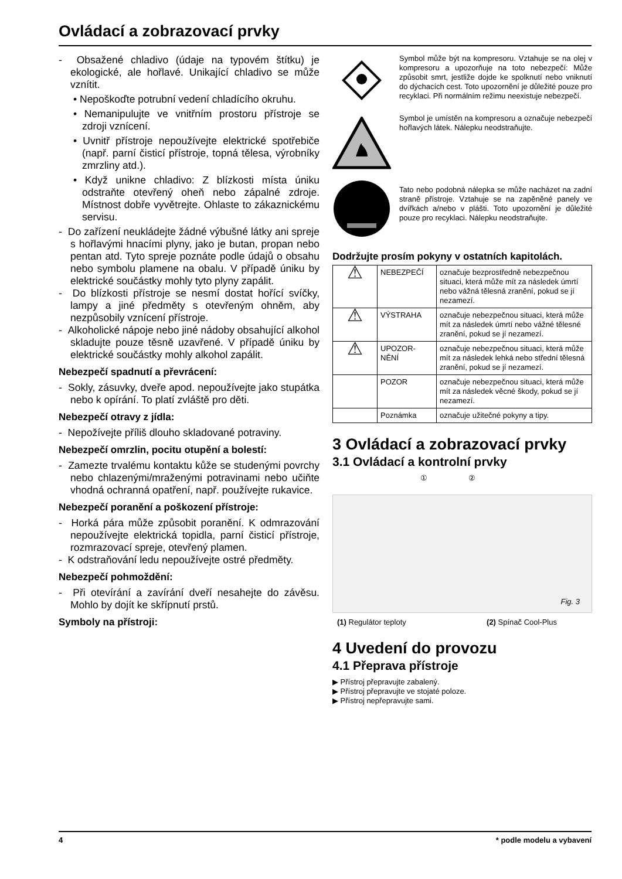Ovládací a zobrazovací prvky
- Obsažené chladivo (údaje na typovém štítku) je ekologické, ale hořlavé. Unikající chladivo se může vznítit.
• Nepoškoďte potrubní vedení chladícího okruhu.
• Nemanipulujte ve vnitřním prostoru přístroje se zdroji vznícení.
• Uvnitř přístroje nepoužívejte elektrické spotřebiče (např. parní čisticí přístroje, topná tělesa, výrobníky zmrzliny atd.).
• Když unikne chladivo: Z blízkosti místa úniku odstraňte otevřený oheň nebo zápalné zdroje. Místnost dobře vyvětrejte. Ohlaste to zákaznickému servisu.
- Do zařízení neukládejte žádné výbušné látky ani spreje s hořlavými hnacími plyny, jako je butan, propan nebo pentan atd. Tyto spreje poznáte podle údajů o obsahu nebo symbolu plamene na obalu. V případě úniku by elektrické součástky mohly tyto plyny zapálit.
- Do blízkosti přístroje se nesmí dostat hořící svíčky, lampy a jiné předměty s otevřeným ohněm, aby nezpůsobily vznícení přístroje.
- Alkoholické nápoje nebo jiné nádoby obsahující alkohol skladujte pouze těsně uzavřené. V případě úniku by elektrické součástky mohly alkohol zapálit.
Nebezpečí spadnutí a převrácení:
- Sokly, zásuvky, dveře apod. nepoužívejte jako stupátka nebo k opírání. To platí zvláště pro děti.
Nebezpečí otravy z jídla:
- Nepožívejte příliš dlouho skladované potraviny.
Nebezpečí omrzlin, pocitu otupění a bolestí:
- Zamezte trvalému kontaktu kůže se studenými povrchy nebo chlazenými/mraženými potravinami nebo učiňte vhodná ochranná opatření, např. používejte rukavice.
Nebezpečí poranění a poškození přístroje:
- Horká pára může způsobit poranění. K odmrazování nepoužívejte elektrická topidla, parní čisticí přístroje, rozmrazovací spreje, otevřený plamen.
- K odstraňování ledu nepoužívejte ostré předměty.
Nebezpečí pohmoždění:
- Při otevírání a zavírání dveří nesahejte do závěsu. Mohlo by dojít ke skřípnutí prstů.
Symboly na přístroji:
Symbol může být na kompresoru. Vztahuje se na olej v kompresoru a upozorňuje na toto nebezpečí: Může způsobit smrt, jestliže dojde ke spolknutí nebo vniknutí do dýchacích cest. Toto upozornění je důležité pouze pro recyklaci. Při normálním režimu neexistuje nebezpečí.
Symbol je umístěn na kompresoru a označuje nebezpečí hořlavých látek. Nálepku neodstraňujte.
Tato nebo podobná nálepka se může nacházet na zadní straně přístroje. Vztahuje se na zapěněné panely ve dvířkách a/nebo v plášti. Toto upozornění je důležité pouze pro recyklaci. Nálepku neodstraňujte.
Dodržujte prosím pokyny v ostatních kapitolách.
| ⚠ | NEBEZPEČÍ | označuje bezprostředně nebezpečnou situaci, která může mít za následek úmrtí nebo vážná tělesná zranění, pokud se jí nezamezí. |
| ⚠ | VÝSTRAHA | označuje nebezpečnou situaci, která může mít za následek úmrtí nebo vážné tělesné zranění, pokud se jí nezamezí. |
| ⚠ | UPOZOR- NĚNÍ | označuje nebezpečnou situaci, která může mít za následek lehká nebo střední tělesná zranění, pokud se jí nezamezí. |
| | POZOR | označuje nebezpečnou situaci, která může mít za následek věcné škody, pokud se jí nezamezí. |
| | Poznámka | označuje užitečné pokyny a tipy. |
3 Ovládací a zobrazovací prvky
3.1 Ovládací a kontrolní prvky
① ②
Fig. 3
(1) Regulátor teploty (2) Spínač Cool-Plus
4 Uvedení do provozu
4.1 Přeprava přístroje
▶ Přístroj přepravujte zabalený.
▶ Přístroj přepravujte ve stojaté poloze.
▶ Přístroj nepřepravujte sami.
4 * podle modelu a vybavení